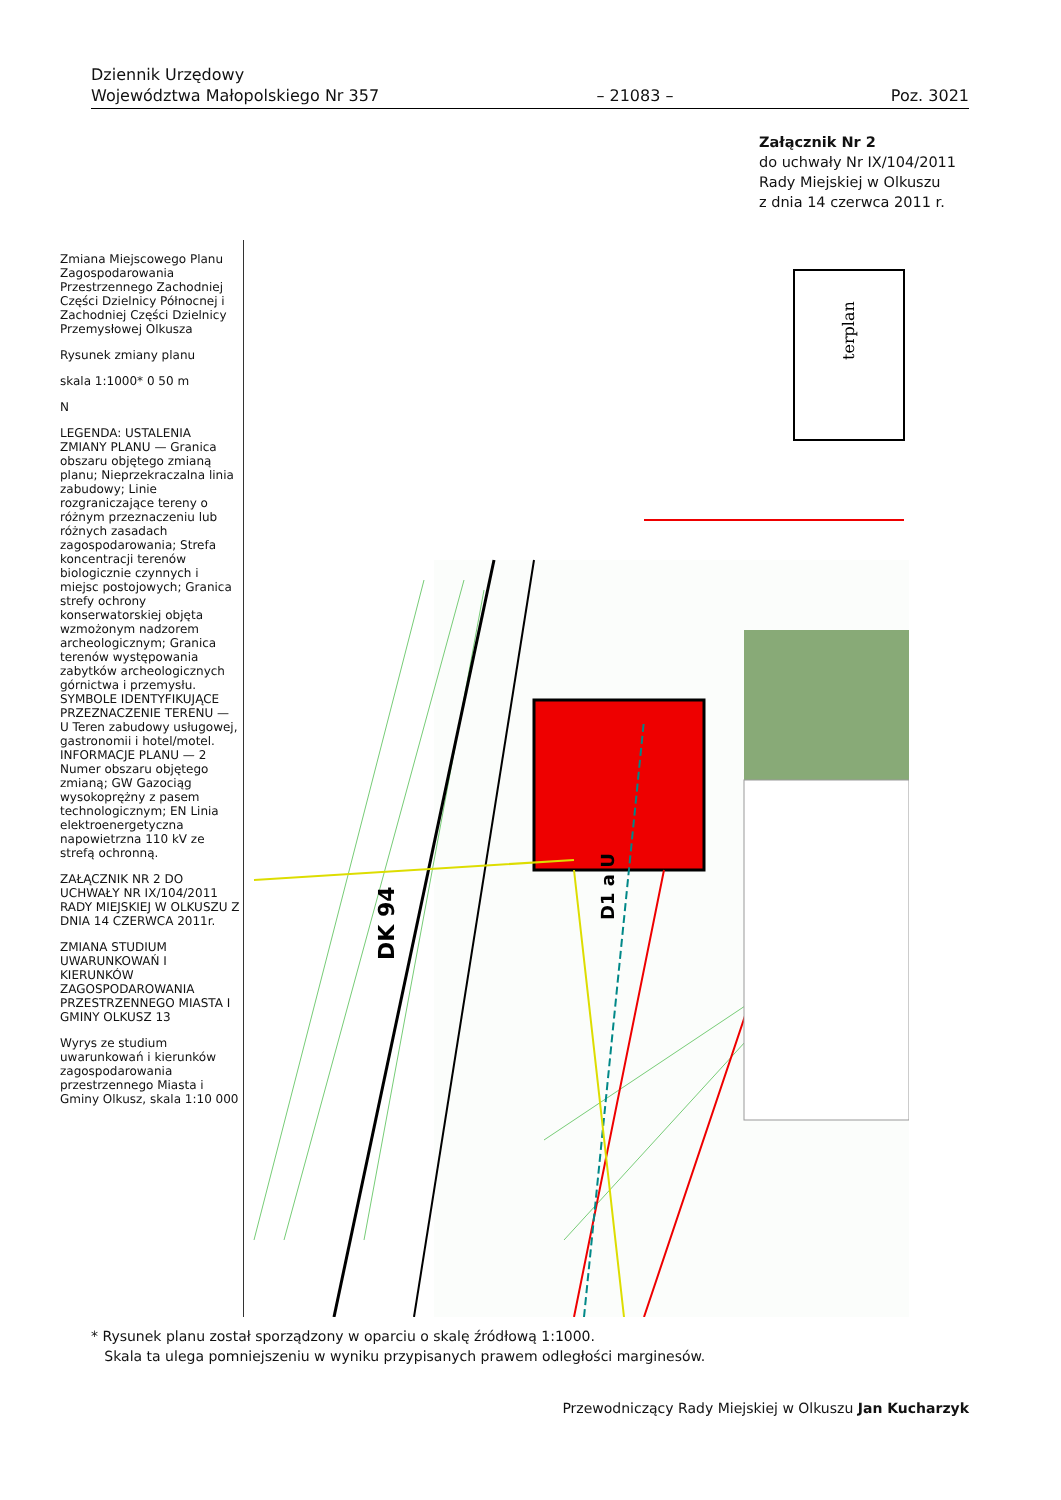Dziennik Urzędowy
Województwa Małopolskiego Nr 357
– 21083 –
Poz. 3021
Załącznik Nr 2
do uchwały Nr IX/104/2011
Rady Miejskiej w Olkuszu
z dnia 14 czerwca 2011 r.
terplan
D1 a U
DK 94
.
Zmiana Miejscowego Planu Zagospodarowania Przestrzennego Zachodniej Części Dzielnicy Północnej i Zachodniej Części Dzielnicy Przemysłowej Olkusza
Rysunek zmiany planu
skala 1:1000* 0 50 m
N
LEGENDA: USTALENIA ZMIANY PLANU — Granica obszaru objętego zmianą planu; Nieprzekraczalna linia zabudowy; Linie rozgraniczające tereny o różnym przeznaczeniu lub różnych zasadach zagospodarowania; Strefa koncentracji terenów biologicznie czynnych i miejsc postojowych; Granica strefy ochrony konserwatorskiej objęta wzmożonym nadzorem archeologicznym; Granica terenów występowania zabytków archeologicznych górnictwa i przemysłu. SYMBOLE IDENTYFIKUJĄCE PRZEZNACZENIE TERENU — U Teren zabudowy usługowej, gastronomii i hotel/motel. INFORMACJE PLANU — 2 Numer obszaru objętego zmianą; GW Gazociąg wysokoprężny z pasem technologicznym; EN Linia elektroenergetyczna napowietrzna 110 kV ze strefą ochronną.
ZAŁĄCZNIK NR 2 DO UCHWAŁY NR IX/104/2011 RADY MIEJSKIEJ W OLKUSZU Z DNIA 14 CZERWCA 2011r.
ZMIANA STUDIUM UWARUNKOWAŃ I KIERUNKÓW ZAGOSPODAROWANIA PRZESTRZENNEGO MIASTA I GMINY OLKUSZ 13
Wyrys ze studium uwarunkowań i kierunków zagospodarowania przestrzennego Miasta i Gminy Olkusz, skala 1:10 000
* Rysunek planu został sporządzony w oparciu o skalę źródłową 1:1000.
Skala ta ulega pomniejszeniu w wyniku przypisanych prawem odległości marginesów.
Przewodniczący Rady Miejskiej w Olkuszu Jan Kucharzyk